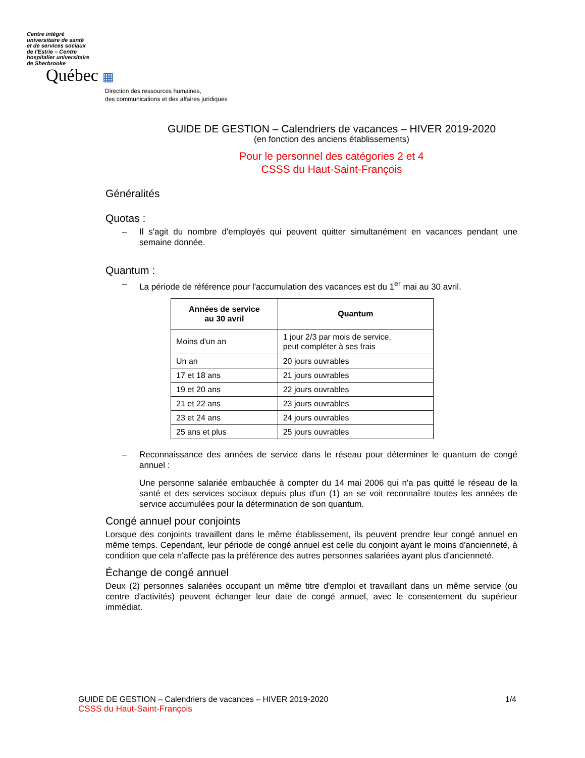Centre intégré
universitaire de santé
et de services sociaux
de l'Estrie – Centre
hospitalier universitaire
de Sherbrooke
Québec ▦
Direction des ressources humaines,
des communications et des affaires juridiques
GUIDE DE GESTION – Calendriers de vacances – HIVER 2019-2020
(en fonction des anciens établissements)
Pour le personnel des catégories 2 et 4
CSSS du Haut-Saint-François
Généralités
Quotas :
– Il s'agit du nombre d'employés qui peuvent quitter simultanément en vacances pendant une semaine donnée.
Quantum :
– La période de référence pour l'accumulation des vacances est du 1<sup>er</sup> mai au 30 avril.
| Années de service au 30 avril | Quantum |
| --- | --- |
| Moins d'un an | 1 jour 2/3 par mois de service, peut compléter à ses frais |
| Un an | 20 jours ouvrables |
| 17 et 18 ans | 21 jours ouvrables |
| 19 et 20 ans | 22 jours ouvrables |
| 21 et 22 ans | 23 jours ouvrables |
| 23 et 24 ans | 24 jours ouvrables |
| 25 ans et plus | 25 jours ouvrables |
– Reconnaissance des années de service dans le réseau pour déterminer le quantum de congé annuel :
Une personne salariée embauchée à compter du 14 mai 2006 qui n'a pas quitté le réseau de la santé et des services sociaux depuis plus d'un (1) an se voit reconnaître toutes les années de service accumulées pour la détermination de son quantum.
Congé annuel pour conjoints
Lorsque des conjoints travaillent dans le même établissement, ils peuvent prendre leur congé annuel en même temps. Cependant, leur période de congé annuel est celle du conjoint ayant le moins d'ancienneté, à condition que cela n'affecte pas la préférence des autres personnes salariées ayant plus d'ancienneté.
Échange de congé annuel
Deux (2) personnes salariées occupant un même titre d'emploi et travaillant dans un même service (ou centre d'activités) peuvent échanger leur date de congé annuel, avec le consentement du supérieur immédiat.
GUIDE DE GESTION – Calendriers de vacances – HIVER 2019-2020 1/4
CSSS du Haut-Saint-François